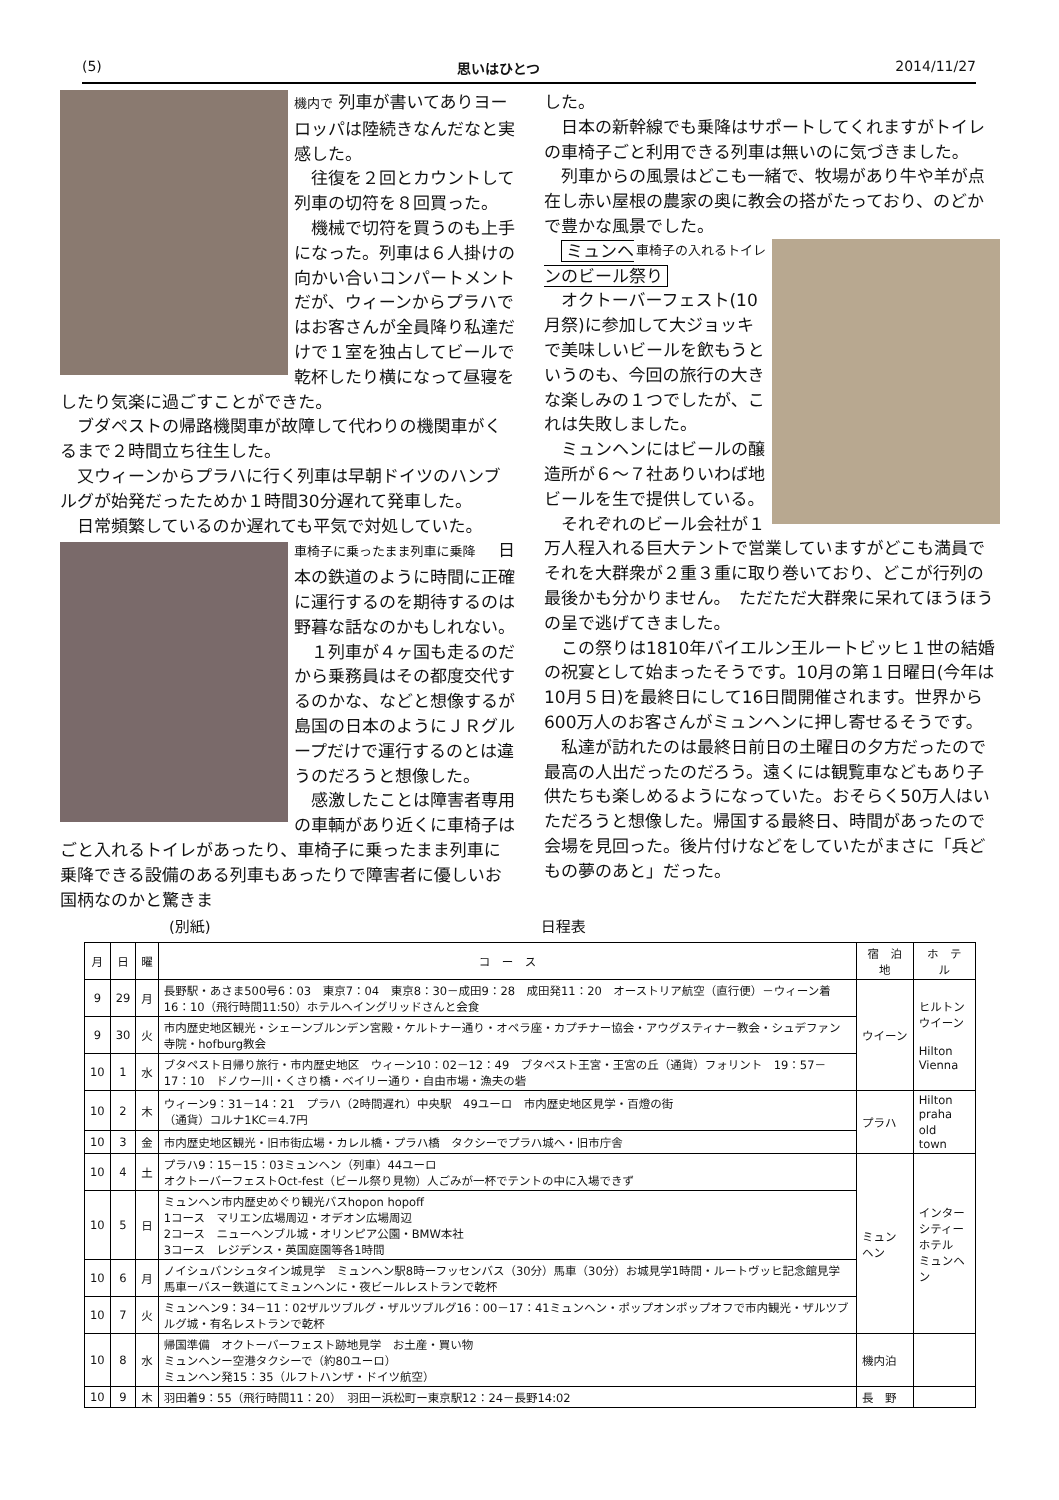(5) 思いはひとつ 2014/11/27
機内で 列車が書いてありヨーロッパは陸続きなんだなと実感した。
　往復を２回とカウントして列車の切符を８回買った。
　機械で切符を買うのも上手になった。列車は６人掛けの向かい合いコンパートメントだが、ウィーンからプラハではお客さんが全員降り私達だけで１室を独占してビールで乾杯したり横になって昼寝をしたり気楽に過ごすことができた。
ブダペストの帰路機関車が故障して代わりの機関車がくるまで２時間立ち往生した。
又ウィーンからプラハに行く列車は早朝ドイツのハンブルグが始発だったためか１時間30分遅れて発車した。
日常頻繁しているのか遅れても平気で対処していた。
車椅子に乗ったまま列車に乗降 　日本の鉄道のように時間に正確に運行するのを期待するのは野暮な話なのかもしれない。
　１列車が４ヶ国も走るのだから乗務員はその都度交代するのかな、などと想像するが島国の日本のようにＪＲグループだけで運行するのとは違うのだろうと想像した。
　感激したことは障害者専用の車輌があり近くに車椅子はごと入れるトイレがあったり、車椅子に乗ったまま列車に乗降できる設備のある列車もあったりで障害者に優しいお国柄なのかと驚きま
した。
日本の新幹線でも乗降はサポートしてくれますがトイレの車椅子ごと利用できる列車は無いのに気づきました。
列車からの風景はどこも一緒で、牧場があり牛や羊が点在し赤い屋根の農家の奥に教会の搭がたっており、のどかで豊かな風景でした。
車椅子の入れるトイレ 　ミュンヘンのビール祭り
　オクトーバーフェスト(10月祭)に参加して大ジョッキで美味しいビールを飲もうというのも、今回の旅行の大きな楽しみの１つでしたが、これは失敗しました。
　ミュンヘンにはビールの醸造所が６～７社ありいわば地ビールを生で提供している。
　それぞれのビール会社が１万人程入れる巨大テントで営業していますがどこも満員でそれを大群衆が２重３重に取り巻いており、どこが行列の最後かも分かりません。　ただただ大群衆に呆れてほうほうの呈で逃げてきました。
この祭りは1810年バイエルン王ルートビッヒ１世の結婚の祝宴として始まったそうです。10月の第１日曜日(今年は10月５日)を最終日にして16日間開催されます。世界から600万人のお客さんがミュンヘンに押し寄せるそうです。
私達が訪れたのは最終日前日の土曜日の夕方だったので最高の人出だったのだろう。遠くには観覧車などもあり子供たちも楽しめるようになっていた。おそらく50万人はいただろうと想像した。帰国する最終日、時間があったので会場を見回った。後片付けなどをしていたがまさに「兵どもの夢のあと」だった。
(別紙) 日程表
| 月 | 日 | 曜 | コ ー ス | 宿 泊 地 | ホ テ ル |
| --- | --- | --- | --- | --- | --- |
| 9 | 29 | 月 | 長野駅・あさま500号6：03 東京7：04 東京8：30－成田9：28 成田発11：20 オーストリア航空（直行便）－ウィーン着16：10（飛行時間11:50）ホテルへイングリッドさんと会食 | ウイーン | ヒルトン ウイーン Hilton Vienna |
| 9 | 30 | 火 | 市内歴史地区観光・シェーンブルンデン宮殿・ケルトナー通り・オペラ座・カプチナー協会・アウグスティナー教会・シュデファン寺院・hofburg教会 | | |
| 10 | 1 | 水 | ブタペスト日帰り旅行・市内歴史地区 ウィーン10：02－12：49 ブタペスト王宮・王宮の丘（通貨）フォリント 19：57－17：10 ドノウー川・くさり橋・ベイリー通り・自由市場・漁夫の砦 | | |
| 10 | 2 | 木 | ウィーン9：31－14：21 プラハ（2時間遅れ）中央駅 49ユーロ 市内歴史地区見学・百燈の街 （通貨）コルナ1KC＝4.7円 | プラハ | Hilton praha old town |
| 10 | 3 | 金 | 市内歴史地区観光・旧市街広場・カレル橋・プラハ橋 タクシーでプラハ城へ・旧市庁舎 | | |
| 10 | 4 | 土 | プラハ9：15－15：03ミュンヘン（列車）44ユーロ オクトーバーフェストOct-fest（ビール祭り見物）人ごみが一杯でテントの中に入場できず | ミュンヘン | インター シティー ホテル ミュンヘン |
| 10 | 5 | 日 | ミュンヘン市内歴史めぐり観光バスhopon hopoff 1コース マリエン広場周辺・オデオン広場周辺 2コース ニューヘンブル城・オリンピア公園・BMW本社 3コース レジデンス・英国庭園等各1時間 | | |
| 10 | 6 | 月 | ノイシュバンシュタイン城見学 ミュンヘン駅8時ーフッセンバス（30分）馬車（30分）お城見学1時間・ルートヴッヒ記念館見学 馬車ーバスー鉄道にてミュンヘンに・夜ビールレストランで乾杯 | | |
| 10 | 7 | 火 | ミュンヘン9：34－11：02ザルツブルグ・ザルツブルグ16：00－17：41ミュンヘン・ポップオンポップオフで市内観光・ザルツブルグ城・有名レストランで乾杯 | | |
| 10 | 8 | 水 | 帰国準備 オクトーバーフェスト跡地見学 お土産・買い物 ミュンヘンー空港タクシーで（約80ユーロ） ミュンヘン発15：35（ルフトハンザ・ドイツ航空） | 機内泊 | |
| 10 | 9 | 木 | 羽田着9：55（飛行時間11：20） 羽田ー浜松町ー東京駅12：24－長野14:02 | 長 野 | |